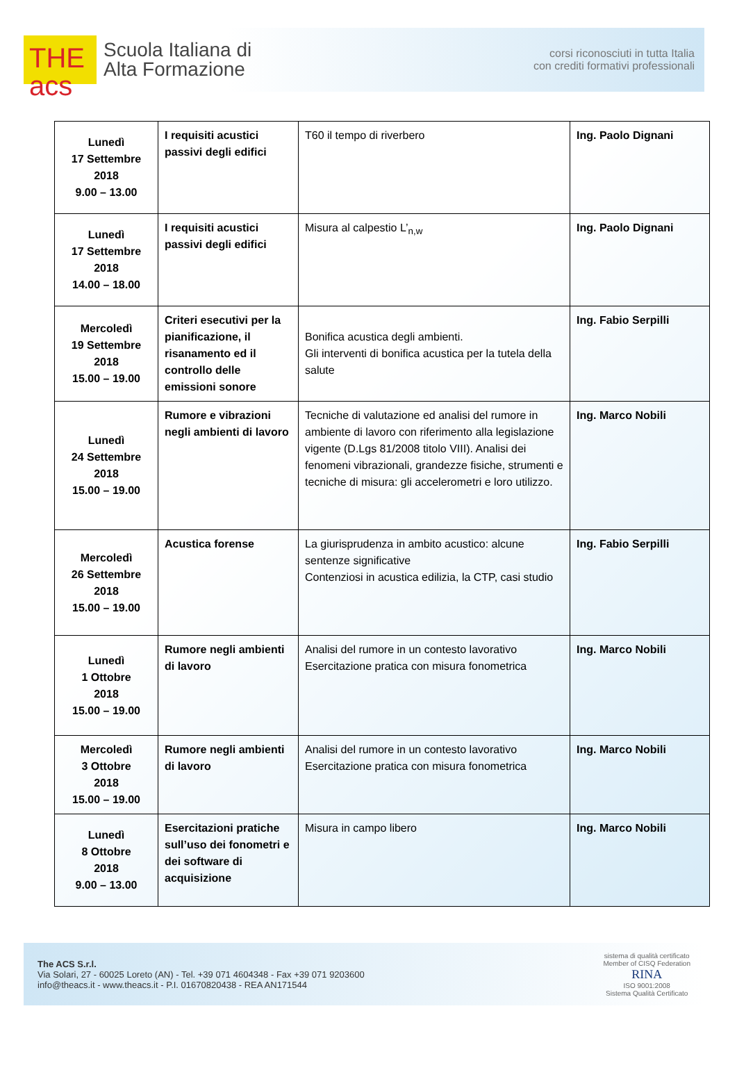THE
acs
Scuola Italiana di
Alta Formazione
corsi riconosciuti in tutta Italia
con crediti formativi professionali
| Lunedì 17 Settembre 2018 9.00 – 13.00 | I requisiti acustici passivi degli edifici | T60 il tempo di riverbero | Ing. Paolo Dignani |
| Lunedì 17 Settembre 2018 14.00 – 18.00 | I requisiti acustici passivi degli edifici | Misura al calpestio L’<sub>n,w</sub> | Ing. Paolo Dignani |
| Mercoledì 19 Settembre 2018 15.00 – 19.00 | Criteri esecutivi per la pianificazione, il risanamento ed il controllo delle emissioni sonore | Bonifica acustica degli ambienti. Gli interventi di bonifica acustica per la tutela della salute | Ing. Fabio Serpilli |
| Lunedì 24 Settembre 2018 15.00 – 19.00 | Rumore e vibrazioni negli ambienti di lavoro | Tecniche di valutazione ed analisi del rumore in ambiente di lavoro con riferimento alla legislazione vigente (D.Lgs 81/2008 titolo VIII). Analisi dei fenomeni vibrazionali, grandezze fisiche, strumenti e tecniche di misura: gli accelerometri e loro utilizzo. | Ing. Marco Nobili |
| Mercoledì 26 Settembre 2018 15.00 – 19.00 | Acustica forense | La giurisprudenza in ambito acustico: alcune sentenze significative Contenziosi in acustica edilizia, la CTP, casi studio | Ing. Fabio Serpilli |
| Lunedì 1 Ottobre 2018 15.00 – 19.00 | Rumore negli ambienti di lavoro | Analisi del rumore in un contesto lavorativo Esercitazione pratica con misura fonometrica | Ing. Marco Nobili |
| Mercoledì 3 Ottobre 2018 15.00 – 19.00 | Rumore negli ambienti di lavoro | Analisi del rumore in un contesto lavorativo Esercitazione pratica con misura fonometrica | Ing. Marco Nobili |
| Lunedì 8 Ottobre 2018 9.00 – 13.00 | Esercitazioni pratiche sull’uso dei fonometri e dei software di acquisizione | Misura in campo libero | Ing. Marco Nobili |
The ACS S.r.l.
Via Solari, 27 - 60025 Loreto (AN) - Tel. +39 071 4604348 - Fax +39 071 9203600
info@theacs.it - www.theacs.it - P.I. 01670820438 - REA AN171544
sistema di qualità certificato
Member of CISQ Federation
RINA
ISO 9001:2008
Sistema Qualità Certificato